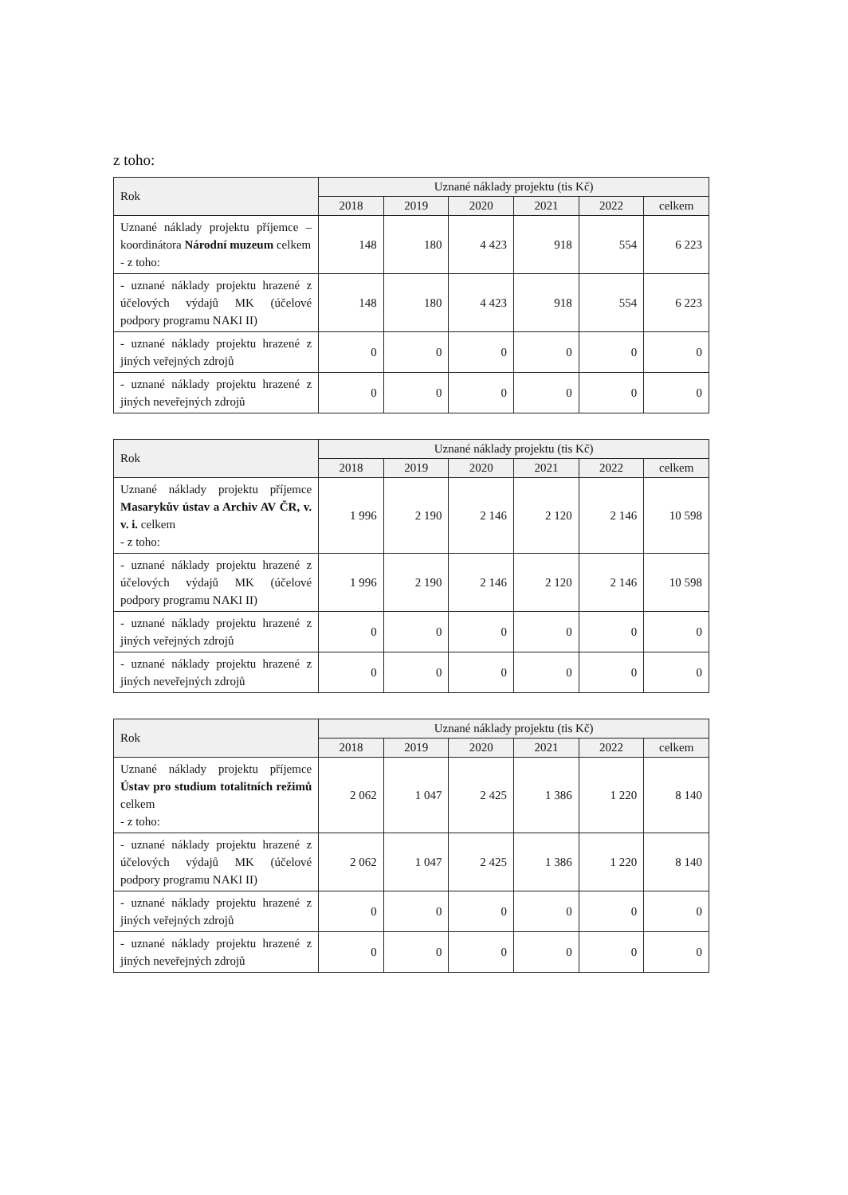z toho:
| Rok | Uznané náklady projektu (tis Kč) | | | | | |
| --- | --- | --- | --- | --- | --- | --- |
| | 2018 | 2019 | 2020 | 2021 | 2022 | celkem |
| Uznané náklady projektu příjemce – koordinátora Národní muzeum celkem - z toho: | 148 | 180 | 4 423 | 918 | 554 | 6 223 |
| - uznané náklady projektu hrazené z účelových výdajů MK (účelové podpory programu NAKI II) | 148 | 180 | 4 423 | 918 | 554 | 6 223 |
| - uznané náklady projektu hrazené z jiných veřejných zdrojů | 0 | 0 | 0 | 0 | 0 | 0 |
| - uznané náklady projektu hrazené z jiných neveřejných zdrojů | 0 | 0 | 0 | 0 | 0 | 0 |
| Rok | Uznané náklady projektu (tis Kč) | | | | | |
| --- | --- | --- | --- | --- | --- | --- |
| | 2018 | 2019 | 2020 | 2021 | 2022 | celkem |
| Uznané náklady projektu příjemce Masarykův ústav a Archiv AV ČR, v. v. i. celkem - z toho: | 1 996 | 2 190 | 2 146 | 2 120 | 2 146 | 10 598 |
| - uznané náklady projektu hrazené z účelových výdajů MK (účelové podpory programu NAKI II) | 1 996 | 2 190 | 2 146 | 2 120 | 2 146 | 10 598 |
| - uznané náklady projektu hrazené z jiných veřejných zdrojů | 0 | 0 | 0 | 0 | 0 | 0 |
| - uznané náklady projektu hrazené z jiných neveřejných zdrojů | 0 | 0 | 0 | 0 | 0 | 0 |
| Rok | Uznané náklady projektu (tis Kč) | | | | | |
| --- | --- | --- | --- | --- | --- | --- |
| | 2018 | 2019 | 2020 | 2021 | 2022 | celkem |
| Uznané náklady projektu příjemce Ústav pro studium totalitních režimů celkem - z toho: | 2 062 | 1 047 | 2 425 | 1 386 | 1 220 | 8 140 |
| - uznané náklady projektu hrazené z účelových výdajů MK (účelové podpory programu NAKI II) | 2 062 | 1 047 | 2 425 | 1 386 | 1 220 | 8 140 |
| - uznané náklady projektu hrazené z jiných veřejných zdrojů | 0 | 0 | 0 | 0 | 0 | 0 |
| - uznané náklady projektu hrazené z jiných neveřejných zdrojů | 0 | 0 | 0 | 0 | 0 | 0 |